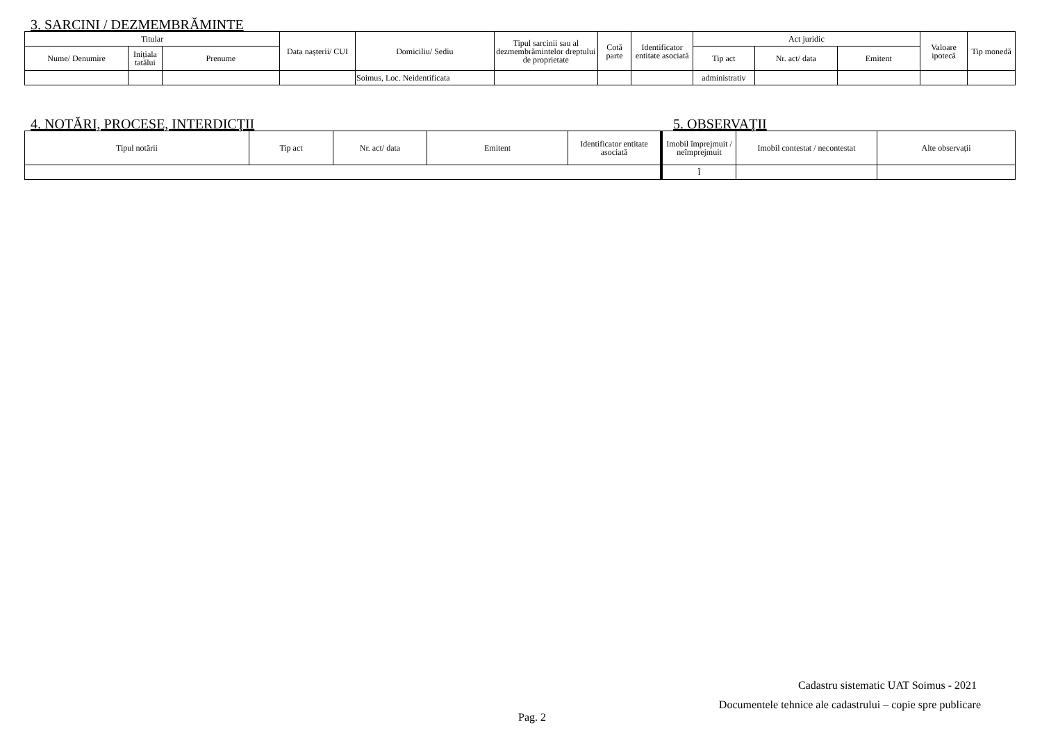3. SARCINI / DEZMEMBRĂMINTE
| Titular | | | Data nașterii/ CUI | Domiciliu/ Sediu | Tipul sarcinii sau al dezmembrămintelor dreptului de proprietate | Cotă parte | Identificator entitate asociată | Act juridic | | | Valoare ipotecă | Tip monedă |
| --- | --- | --- | --- | --- | --- | --- | --- | --- | --- | --- | --- | --- |
| Nume/ Denumire | Inițiala tatălui | Prenume | | | | | | Tip act | Nr. act/ data | Emitent | | |
| | | | | Soimus, Loc. Neidentificata | | | | administrativ | | | | |
4. NOTĂRI, PROCESE, INTERDICŢII 5. OBSERVAŢII
| Tipul notării | Tip act | Nr. act/ data | Emitent | Identificator entitate asociată | Imobil împrejmuit / neîmprejmuit | Imobil contestat / necontestat | Alte observații |
| --- | --- | --- | --- | --- | --- | --- | --- |
| | | | | | Î | | |
Cadastru sistematic UAT Soimus - 2021
Documentele tehnice ale cadastrului – copie spre publicare
Pag. 2